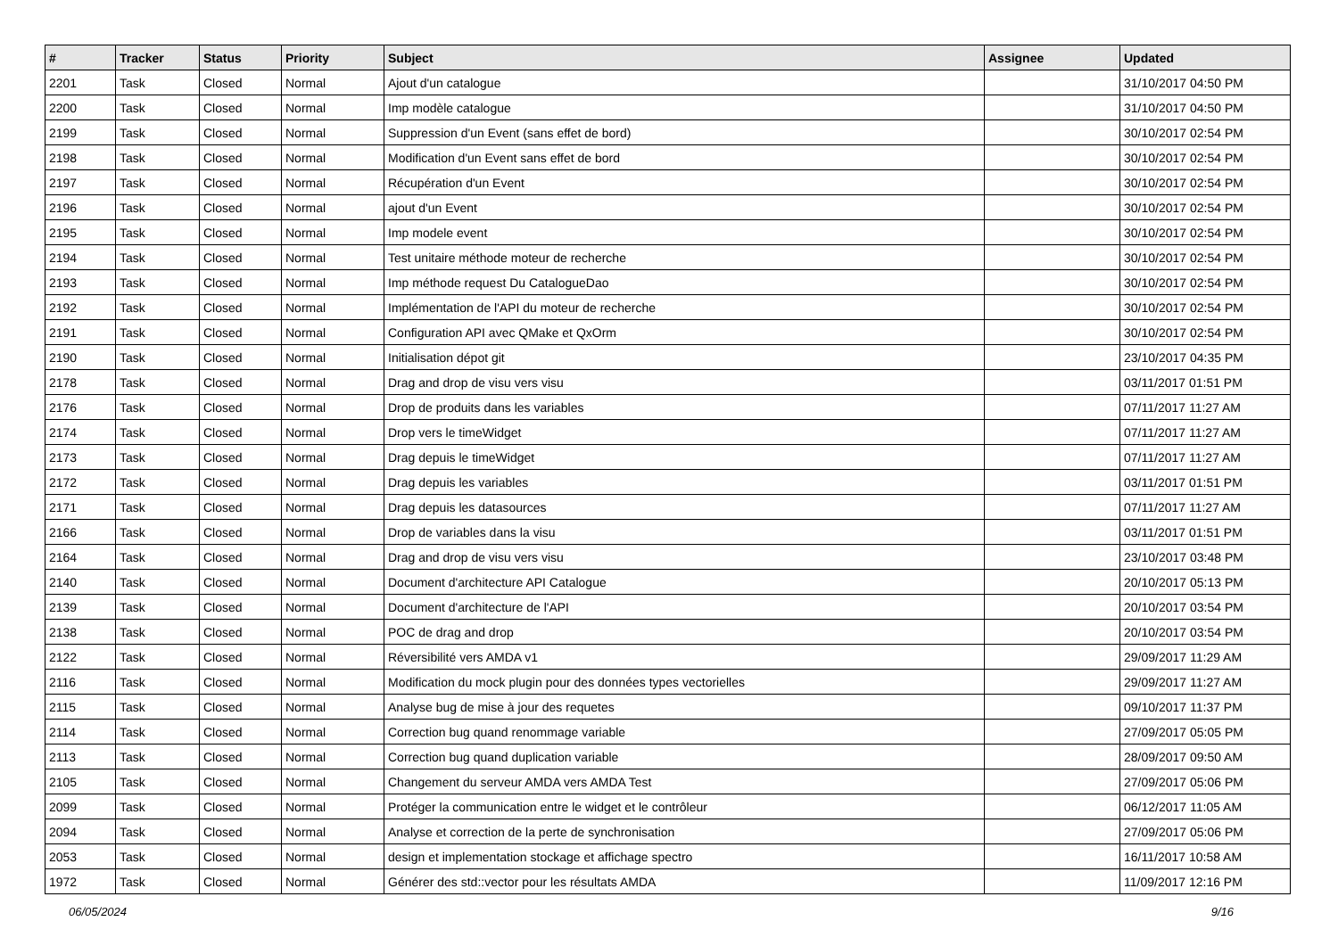| # | Tracker | Status | Priority | Subject | Assignee | Updated |
| --- | --- | --- | --- | --- | --- | --- |
| 2201 | Task | Closed | Normal | Ajout d'un catalogue | | 31/10/2017 04:50 PM |
| 2200 | Task | Closed | Normal | Imp modèle catalogue | | 31/10/2017 04:50 PM |
| 2199 | Task | Closed | Normal | Suppression d'un Event (sans effet de bord) | | 30/10/2017 02:54 PM |
| 2198 | Task | Closed | Normal | Modification d'un Event sans effet de bord | | 30/10/2017 02:54 PM |
| 2197 | Task | Closed | Normal | Récupération d'un Event | | 30/10/2017 02:54 PM |
| 2196 | Task | Closed | Normal | ajout d'un Event | | 30/10/2017 02:54 PM |
| 2195 | Task | Closed | Normal | Imp modele event | | 30/10/2017 02:54 PM |
| 2194 | Task | Closed | Normal | Test unitaire méthode moteur de recherche | | 30/10/2017 02:54 PM |
| 2193 | Task | Closed | Normal | Imp méthode request Du CatalogueDao | | 30/10/2017 02:54 PM |
| 2192 | Task | Closed | Normal | Implémentation de l'API du moteur de recherche | | 30/10/2017 02:54 PM |
| 2191 | Task | Closed | Normal | Configuration API avec QMake et QxOrm | | 30/10/2017 02:54 PM |
| 2190 | Task | Closed | Normal | Initialisation dépot git | | 23/10/2017 04:35 PM |
| 2178 | Task | Closed | Normal | Drag and drop de visu vers visu | | 03/11/2017 01:51 PM |
| 2176 | Task | Closed | Normal | Drop de produits dans les variables | | 07/11/2017 11:27 AM |
| 2174 | Task | Closed | Normal | Drop vers le timeWidget | | 07/11/2017 11:27 AM |
| 2173 | Task | Closed | Normal | Drag depuis le timeWidget | | 07/11/2017 11:27 AM |
| 2172 | Task | Closed | Normal | Drag depuis les variables | | 03/11/2017 01:51 PM |
| 2171 | Task | Closed | Normal | Drag depuis les datasources | | 07/11/2017 11:27 AM |
| 2166 | Task | Closed | Normal | Drop de variables dans la visu | | 03/11/2017 01:51 PM |
| 2164 | Task | Closed | Normal | Drag and drop de visu vers visu | | 23/10/2017 03:48 PM |
| 2140 | Task | Closed | Normal | Document d'architecture API Catalogue | | 20/10/2017 05:13 PM |
| 2139 | Task | Closed | Normal | Document d'architecture de l'API | | 20/10/2017 03:54 PM |
| 2138 | Task | Closed | Normal | POC de drag and drop | | 20/10/2017 03:54 PM |
| 2122 | Task | Closed | Normal | Réversibilité vers AMDA v1 | | 29/09/2017 11:29 AM |
| 2116 | Task | Closed | Normal | Modification du mock plugin pour des données types vectorielles | | 29/09/2017 11:27 AM |
| 2115 | Task | Closed | Normal | Analyse bug de mise à jour des requetes | | 09/10/2017 11:37 PM |
| 2114 | Task | Closed | Normal | Correction bug quand renommage variable | | 27/09/2017 05:05 PM |
| 2113 | Task | Closed | Normal | Correction bug quand duplication variable | | 28/09/2017 09:50 AM |
| 2105 | Task | Closed | Normal | Changement du serveur AMDA vers AMDA Test | | 27/09/2017 05:06 PM |
| 2099 | Task | Closed | Normal | Protéger la communication entre le widget et le contrôleur | | 06/12/2017 11:05 AM |
| 2094 | Task | Closed | Normal | Analyse et correction de la perte de synchronisation | | 27/09/2017 05:06 PM |
| 2053 | Task | Closed | Normal | design et implementation stockage et affichage spectro | | 16/11/2017 10:58 AM |
| 1972 | Task | Closed | Normal | Générer des std::vector pour les résultats AMDA | | 11/09/2017 12:16 PM |
06/05/2024 9/16